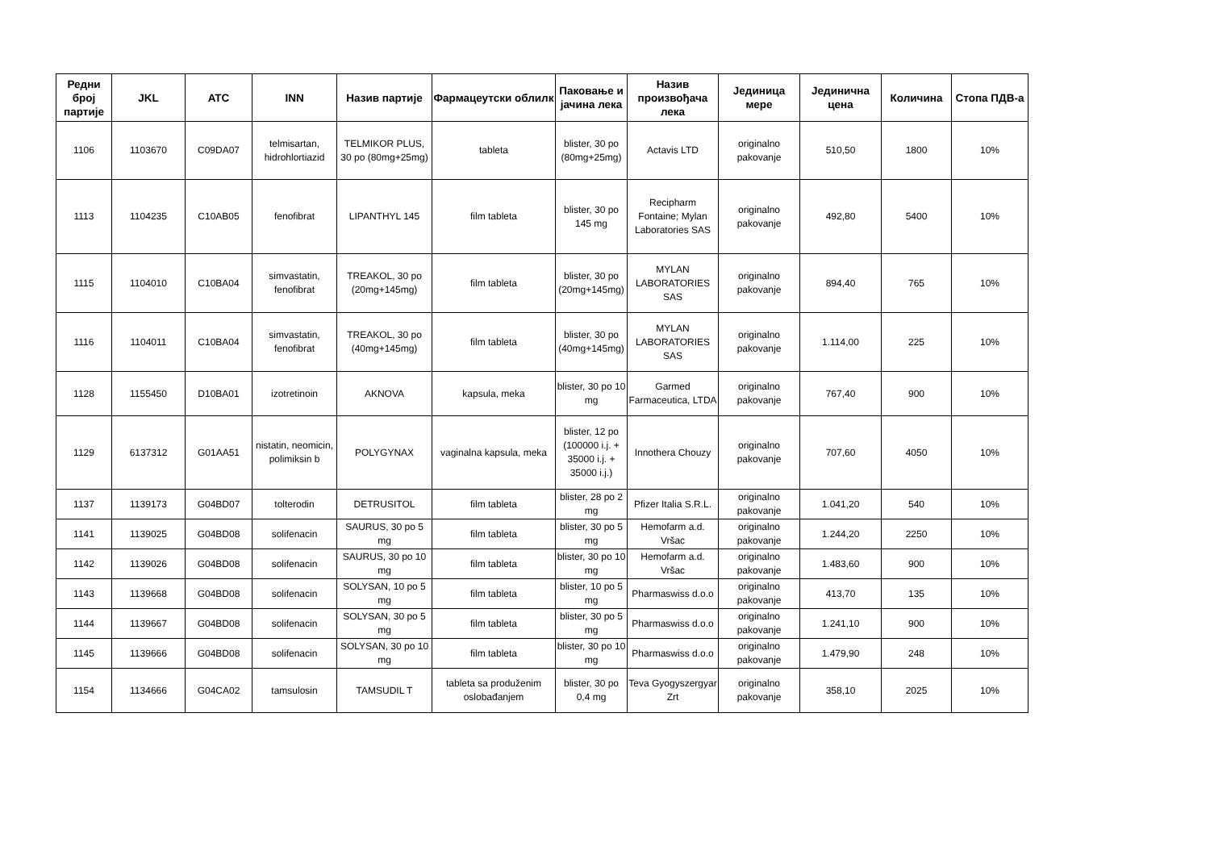| Редни број партије | JKL | ATC | INN | Назив партије | Фармацеутски облилк | Паковање и јачина лека | Назив произвођача лека | Јединица мере | Јединична цена | Количина | Стопа ПДВ-а |
| --- | --- | --- | --- | --- | --- | --- | --- | --- | --- | --- | --- |
| 1106 | 1103670 | C09DA07 | telmisartan, hidrohlortiazid | TELMIKOR PLUS, 30 po (80mg+25mg) | tableta | blister, 30 po (80mg+25mg) | Actavis LTD | originalno pakovanje | 510,50 | 1800 | 10% |
| 1113 | 1104235 | C10AB05 | fenofibrat | LIPANTHYL 145 | film tableta | blister, 30 po 145 mg | Recipharm Fontaine; Mylan Laboratories SAS | originalno pakovanje | 492,80 | 5400 | 10% |
| 1115 | 1104010 | C10BA04 | simvastatin, fenofibrat | TREAKOL, 30 po (20mg+145mg) | film tableta | blister, 30 po (20mg+145mg) | MYLAN LABORATORIES SAS | originalno pakovanje | 894,40 | 765 | 10% |
| 1116 | 1104011 | C10BA04 | simvastatin, fenofibrat | TREAKOL, 30 po (40mg+145mg) | film tableta | blister, 30 po (40mg+145mg) | MYLAN LABORATORIES SAS | originalno pakovanje | 1.114,00 | 225 | 10% |
| 1128 | 1155450 | D10BA01 | izotretinoin | AKNOVA | kapsula, meka | blister, 30 po 10 mg | Garmed Farmaceutica, LTDA | originalno pakovanje | 767,40 | 900 | 10% |
| 1129 | 6137312 | G01AA51 | nistatin, neomicin, polimiksin b | POLYGYNAX | vaginalna kapsula, meka | blister, 12 po (100000 i.j. + 35000 i.j. + 35000 i.j.) | Innothera Chouzy | originalno pakovanje | 707,60 | 4050 | 10% |
| 1137 | 1139173 | G04BD07 | tolterodin | DETRUSITOL | film tableta | blister, 28 po 2 mg | Pfizer Italia S.R.L. | originalno pakovanje | 1.041,20 | 540 | 10% |
| 1141 | 1139025 | G04BD08 | solifenacin | SAURUS, 30 po 5 mg | film tableta | blister, 30 po 5 mg | Hemofarm a.d. Vršac | originalno pakovanje | 1.244,20 | 2250 | 10% |
| 1142 | 1139026 | G04BD08 | solifenacin | SAURUS, 30 po 10 mg | film tableta | blister, 30 po 10 mg | Hemofarm a.d. Vršac | originalno pakovanje | 1.483,60 | 900 | 10% |
| 1143 | 1139668 | G04BD08 | solifenacin | SOLYSAN, 10 po 5 mg | film tableta | blister, 10 po 5 mg | Pharmaswiss d.o.o | originalno pakovanje | 413,70 | 135 | 10% |
| 1144 | 1139667 | G04BD08 | solifenacin | SOLYSAN, 30 po 5 mg | film tableta | blister, 30 po 5 mg | Pharmaswiss d.o.o | originalno pakovanje | 1.241,10 | 900 | 10% |
| 1145 | 1139666 | G04BD08 | solifenacin | SOLYSAN, 30 po 10 mg | film tableta | blister, 30 po 10 mg | Pharmaswiss d.o.o | originalno pakovanje | 1.479,90 | 248 | 10% |
| 1154 | 1134666 | G04CA02 | tamsulosin | TAMSUDIL T | tableta sa produženim oslobađanjem | blister, 30 po 0,4 mg | Teva Gyogyszergyar Zrt | originalno pakovanje | 358,10 | 2025 | 10% |